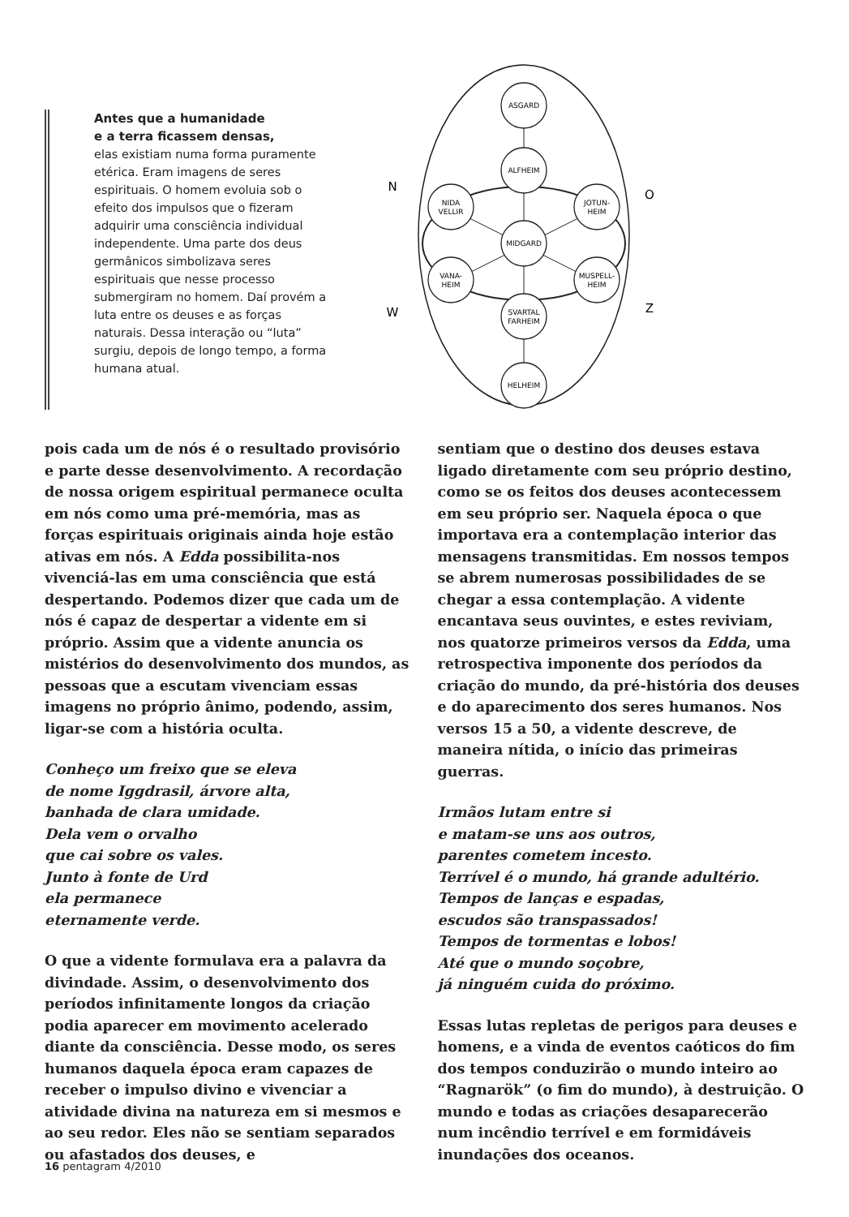Antes que a humanidade
e a terra ficassem densas,
elas existiam numa forma puramente etérica. Eram imagens de seres espirituais. O homem evoluia sob o efeito dos impulsos que o fizeram adquirir uma consciência individual independente. Uma parte dos deus germânicos simbolizava seres espirituais que nesse processo submergiram no homem. Daí provém a luta entre os deuses e as forças naturais. Dessa interação ou “luta” surgiu, depois de longo tempo, a forma humana atual.
ASGARD
ALFHEIM
NIDA
VELLIR
JOTUN-
HEIM
MIDGARD
VANA-
HEIM
MUSPELL-
HEIM
SVARTAL
FARHEIM
HELHEIM
N
O
W
Z
pois cada um de nós é o resultado provisório e parte desse desenvolvimento. A recordação de nossa origem espiritual permanece oculta em nós como uma pré-memória, mas as forças espirituais originais ainda hoje estão ativas em nós. A Edda possibilita-nos vivenciá-las em uma consciência que está despertando. Podemos dizer que cada um de nós é capaz de despertar a vidente em si próprio. Assim que a vidente anuncia os mistérios do desenvolvimento dos mundos, as pessoas que a escutam vivenciam essas imagens no próprio ânimo, podendo, assim, ligar-se com a história oculta.
Conheço um freixo que se eleva
de nome Iggdrasil, árvore alta,
banhada de clara umidade.
Dela vem o orvalho
que cai sobre os vales.
Junto à fonte de Urd
ela permanece
eternamente verde.
O que a vidente formulava era a palavra da divindade. Assim, o desenvolvimento dos períodos infinitamente longos da criação podia aparecer em movimento acelerado diante da consciência. Desse modo, os seres humanos daquela época eram capazes de receber o impulso divino e vivenciar a atividade divina na natureza em si mesmos e ao seu redor. Eles não se sentiam separados ou afastados dos deuses, e
sentiam que o destino dos deuses estava ligado diretamente com seu próprio destino, como se os feitos dos deuses acontecessem em seu próprio ser. Naquela época o que importava era a contemplação interior das mensagens transmitidas. Em nossos tempos se abrem numerosas possibilidades de se chegar a essa contemplação. A vidente encantava seus ouvintes, e estes reviviam, nos quatorze primeiros versos da Edda, uma retrospectiva imponente dos períodos da criação do mundo, da pré-história dos deuses e do aparecimento dos seres humanos. Nos versos 15 a 50, a vidente descreve, de maneira nítida, o início das primeiras guerras.
Irmãos lutam entre si
e matam-se uns aos outros,
parentes cometem incesto.
Terrível é o mundo, há grande adultério.
Tempos de lanças e espadas,
escudos são transpassados!
Tempos de tormentas e lobos!
Até que o mundo soçobre,
já ninguém cuida do próximo.
Essas lutas repletas de perigos para deuses e homens, e a vinda de eventos caóticos do fim dos tempos conduzirão o mundo inteiro ao “Ragnarök” (o fim do mundo), à destruição. O mundo e todas as criações desaparecerão num incêndio terrível e em formidáveis inundações dos oceanos.
16 pentagram 4/2010